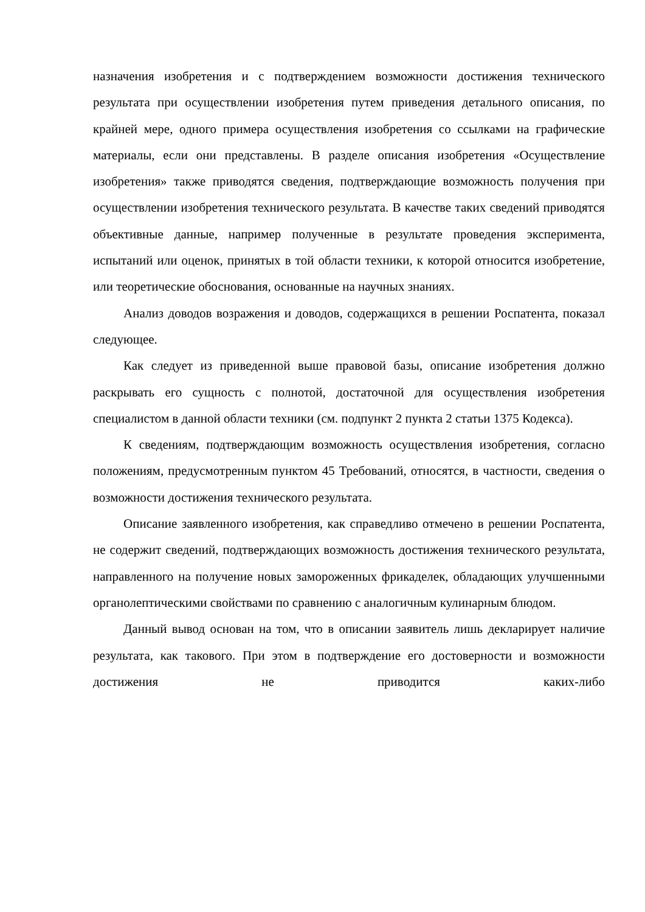назначения изобретения и с подтверждением возможности достижения технического результата при осуществлении изобретения путем приведения детального описания, по крайней мере, одного примера осуществления изобретения со ссылками на графические материалы, если они представлены. В разделе описания изобретения «Осуществление изобретения» также приводятся сведения, подтверждающие возможность получения при осуществлении изобретения технического результата. В качестве таких сведений приводятся объективные данные, например полученные в результате проведения эксперимента, испытаний или оценок, принятых в той области техники, к которой относится изобретение, или теоретические обоснования, основанные на научных знаниях.
Анализ доводов возражения и доводов, содержащихся в решении Роспатента, показал следующее.
Как следует из приведенной выше правовой базы, описание изобретения должно раскрывать его сущность с полнотой, достаточной для осуществления изобретения специалистом в данной области техники (см. подпункт 2 пункта 2 статьи 1375 Кодекса).
К сведениям, подтверждающим возможность осуществления изобретения, согласно положениям, предусмотренным пунктом 45 Требований, относятся, в частности, сведения о возможности достижения технического результата.
Описание заявленного изобретения, как справедливо отмечено в решении Роспатента, не содержит сведений, подтверждающих возможность достижения технического результата, направленного на получение новых замороженных фрикаделек, обладающих улучшенными органолептическими свойствами по сравнению с аналогичным кулинарным блюдом.
Данный вывод основан на том, что в описании заявитель лишь декларирует наличие результата, как такового. При этом в подтверждение его достоверности и возможности достижения не приводится каких-либо